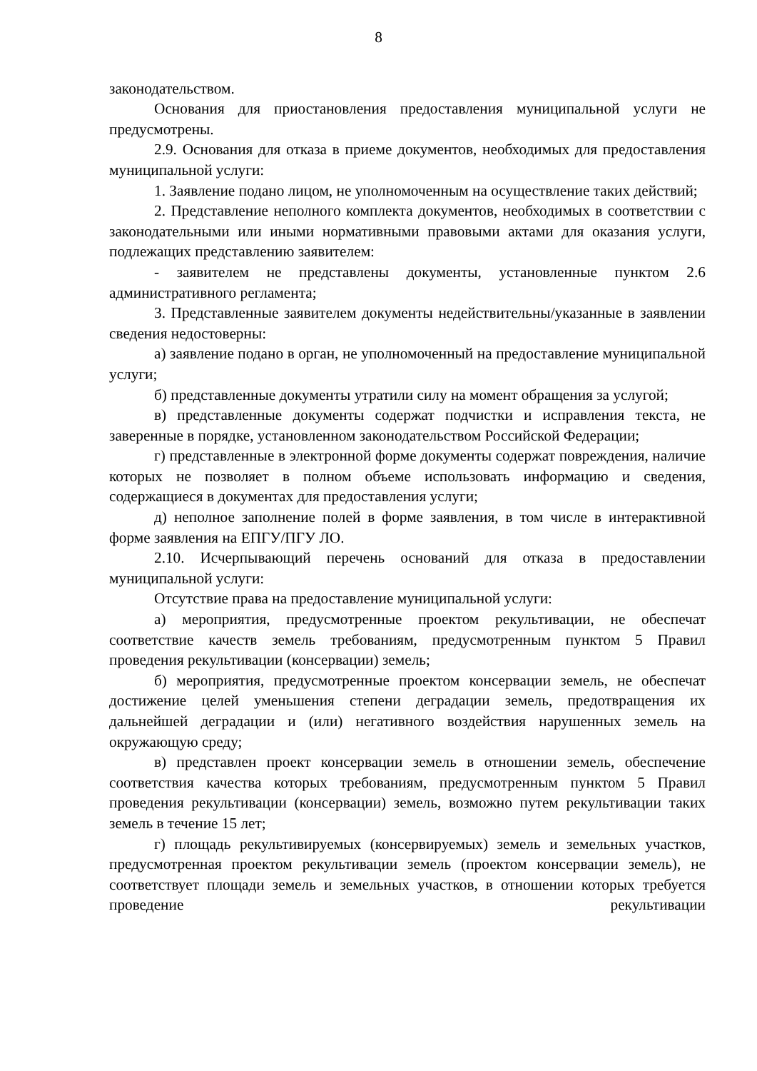8
законодательством.
Основания для приостановления предоставления муниципальной услуги не предусмотрены.
2.9. Основания для отказа в приеме документов, необходимых для предоставления муниципальной услуги:
1. Заявление подано лицом, не уполномоченным на осуществление таких действий;
2. Представление неполного комплекта документов, необходимых в соответствии с законодательными или иными нормативными правовыми актами для оказания услуги, подлежащих представлению заявителем:
- заявителем не представлены документы, установленные пунктом 2.6 административного регламента;
3. Представленные заявителем документы недействительны/указанные в заявлении сведения недостоверны:
а) заявление подано в орган, не уполномоченный на предоставление муниципальной услуги;
б) представленные документы утратили силу на момент обращения за услугой;
в) представленные документы содержат подчистки и исправления текста, не заверенные в порядке, установленном законодательством Российской Федерации;
г) представленные в электронной форме документы содержат повреждения, наличие которых не позволяет в полном объеме использовать информацию и сведения, содержащиеся в документах для предоставления услуги;
д) неполное заполнение полей в форме заявления, в том числе в интерактивной форме заявления на ЕПГУ/ПГУ ЛО.
2.10. Исчерпывающий перечень оснований для отказа в предоставлении муниципальной услуги:
Отсутствие права на предоставление муниципальной услуги:
а) мероприятия, предусмотренные проектом рекультивации, не обеспечат соответствие качеств земель требованиям, предусмотренным пунктом 5 Правил проведения рекультивации (консервации) земель;
б) мероприятия, предусмотренные проектом консервации земель, не обеспечат достижение целей уменьшения степени деградации земель, предотвращения их дальнейшей деградации и (или) негативного воздействия нарушенных земель на окружающую среду;
в) представлен проект консервации земель в отношении земель, обеспечение соответствия качества которых требованиям, предусмотренным пунктом 5 Правил проведения рекультивации (консервации) земель, возможно путем рекультивации таких земель в течение 15 лет;
г) площадь рекультивируемых (консервируемых) земель и земельных участков, предусмотренная проектом рекультивации земель (проектом консервации земель), не соответствует площади земель и земельных участков, в отношении которых требуется проведение рекультивации